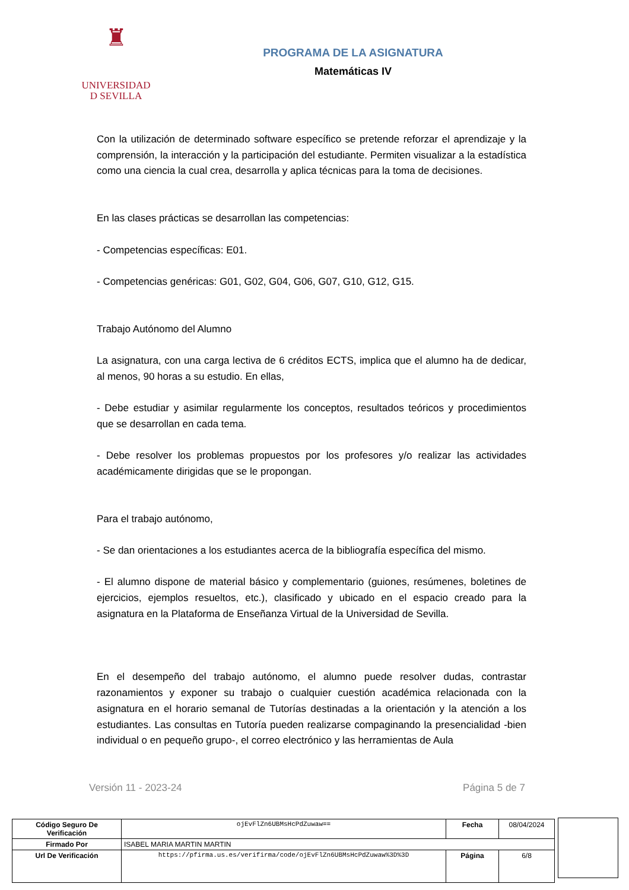♜
UNIVERSIDAD
D SEVILLA
PROGRAMA DE LA ASIGNATURA
Matemáticas IV
Con la utilización de determinado software específico se pretende reforzar el aprendizaje y la comprensión, la interacción y la participación del estudiante. Permiten visualizar a la estadística como una ciencia la cual crea, desarrolla y aplica técnicas para la toma de decisiones.
En las clases prácticas se desarrollan las competencias:
- Competencias específicas: E01.
- Competencias genéricas: G01, G02, G04, G06, G07, G10, G12, G15.
Trabajo Autónomo del Alumno
La asignatura, con una carga lectiva de 6 créditos ECTS, implica que el alumno ha de dedicar, al menos, 90 horas a su estudio. En ellas,
- Debe estudiar y asimilar regularmente los conceptos, resultados teóricos y procedimientos que se desarrollan en cada tema.
- Debe resolver los problemas propuestos por los profesores y/o realizar las actividades académicamente dirigidas que se le propongan.
Para el trabajo autónomo,
- Se dan orientaciones a los estudiantes acerca de la bibliografía específica del mismo.
- El alumno dispone de material básico y complementario (guiones, resúmenes, boletines de ejercicios, ejemplos resueltos, etc.), clasificado y ubicado en el espacio creado para la asignatura en la Plataforma de Enseñanza Virtual de la Universidad de Sevilla.
En el desempeño del trabajo autónomo, el alumno puede resolver dudas, contrastar razonamientos y exponer su trabajo o cualquier cuestión académica relacionada con la asignatura en el horario semanal de Tutorías destinadas a la orientación y la atención a los estudiantes. Las consultas en Tutoría pueden realizarse compaginando la presencialidad -bien individual o en pequeño grupo-, el correo electrónico y las herramientas de Aula
Versión 11 - 2023-24 Página 5 de 7
| Código Seguro De Verificación | ojEvFlZn6UBMsHcPdZuwaw== | Fecha | 08/04/2024 |
| Firmado Por | ISABEL MARIA MARTIN MARTIN | | |
| Url De Verificación | https://pfirma.us.es/verifirma/code/ojEvFlZn6UBMsHcPdZuwaw%3D%3D | Página | 6/8 |